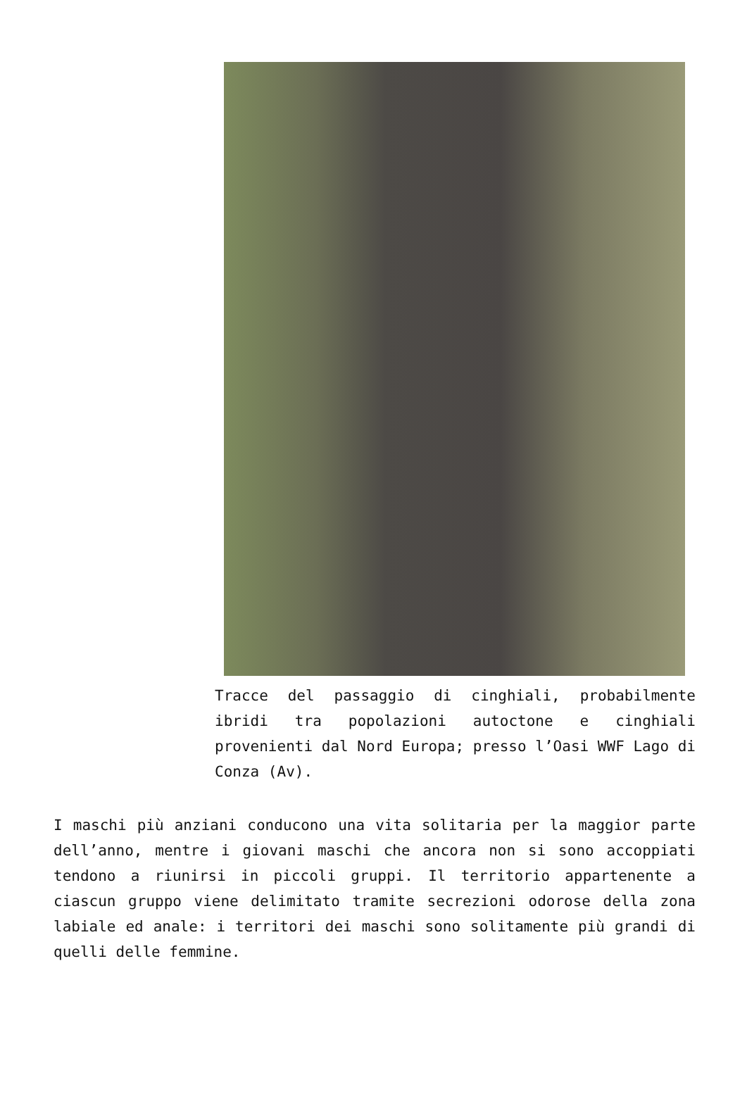Tracce del passaggio di cinghiali, probabilmente ibridi tra popolazioni autoctone e cinghiali provenienti dal Nord Europa; presso l’Oasi WWF Lago di Conza (Av).
I maschi più anziani conducono una vita solitaria per la maggior parte dell’anno, mentre i giovani maschi che ancora non si sono accoppiati tendono a riunirsi in piccoli gruppi. Il territorio appartenente a ciascun gruppo viene delimitato tramite secrezioni odorose della zona labiale ed anale: i territori dei maschi sono solitamente più grandi di quelli delle femmine.